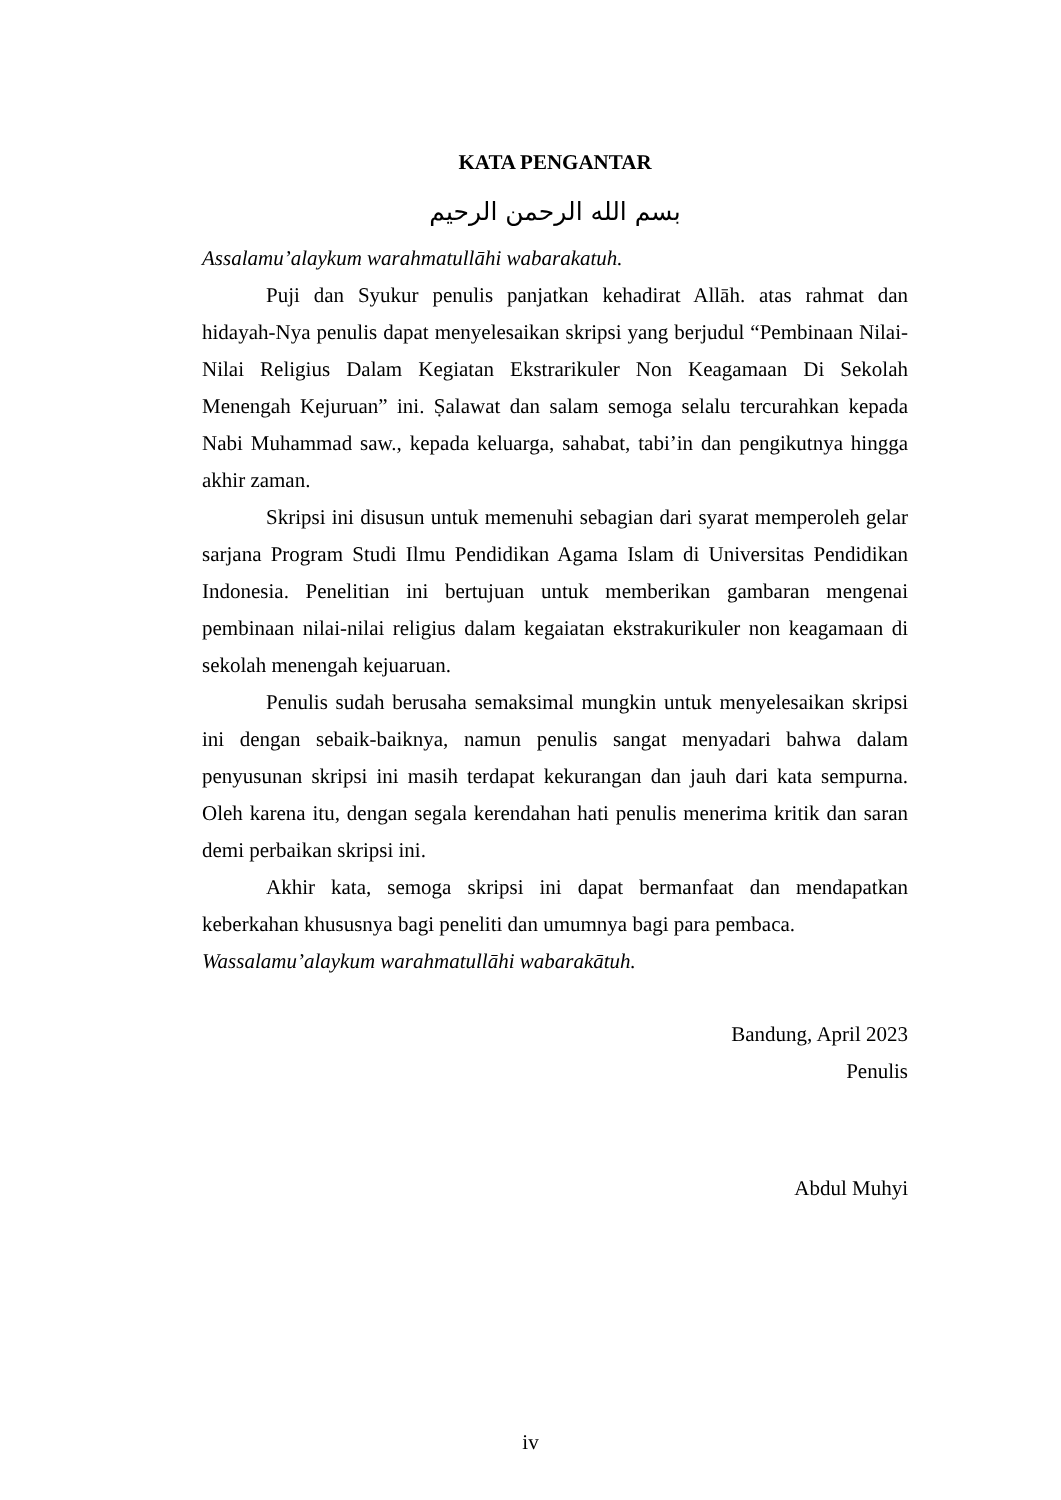KATA PENGANTAR
بسم الله الرحمن الرحيم
Assalamu’alaykum warahmatullāhi wabarakatuh.
Puji dan Syukur penulis panjatkan kehadirat Allāh. atas rahmat dan hidayah-Nya penulis dapat menyelesaikan skripsi yang berjudul “Pembinaan Nilai-Nilai Religius Dalam Kegiatan Ekstrarikuler Non Keagamaan Di Sekolah Menengah Kejuruan” ini. Ṣalawat dan salam semoga selalu tercurahkan kepada Nabi Muhammad saw., kepada keluarga, sahabat, tabi’in dan pengikutnya hingga akhir zaman.
Skripsi ini disusun untuk memenuhi sebagian dari syarat memperoleh gelar sarjana Program Studi Ilmu Pendidikan Agama Islam di Universitas Pendidikan Indonesia. Penelitian ini bertujuan untuk memberikan gambaran mengenai pembinaan nilai-nilai religius dalam kegaiatan ekstrakurikuler non keagamaan di sekolah menengah kejuaruan.
Penulis sudah berusaha semaksimal mungkin untuk menyelesaikan skripsi ini dengan sebaik-baiknya, namun penulis sangat menyadari bahwa dalam penyusunan skripsi ini masih terdapat kekurangan dan jauh dari kata sempurna. Oleh karena itu, dengan segala kerendahan hati penulis menerima kritik dan saran demi perbaikan skripsi ini.
Akhir kata, semoga skripsi ini dapat bermanfaat dan mendapatkan keberkahan khususnya bagi peneliti dan umumnya bagi para pembaca.
Wassalamu’alaykum warahmatullāhi wabarakātuh.
Bandung, April 2023
Penulis
Abdul Muhyi
iv